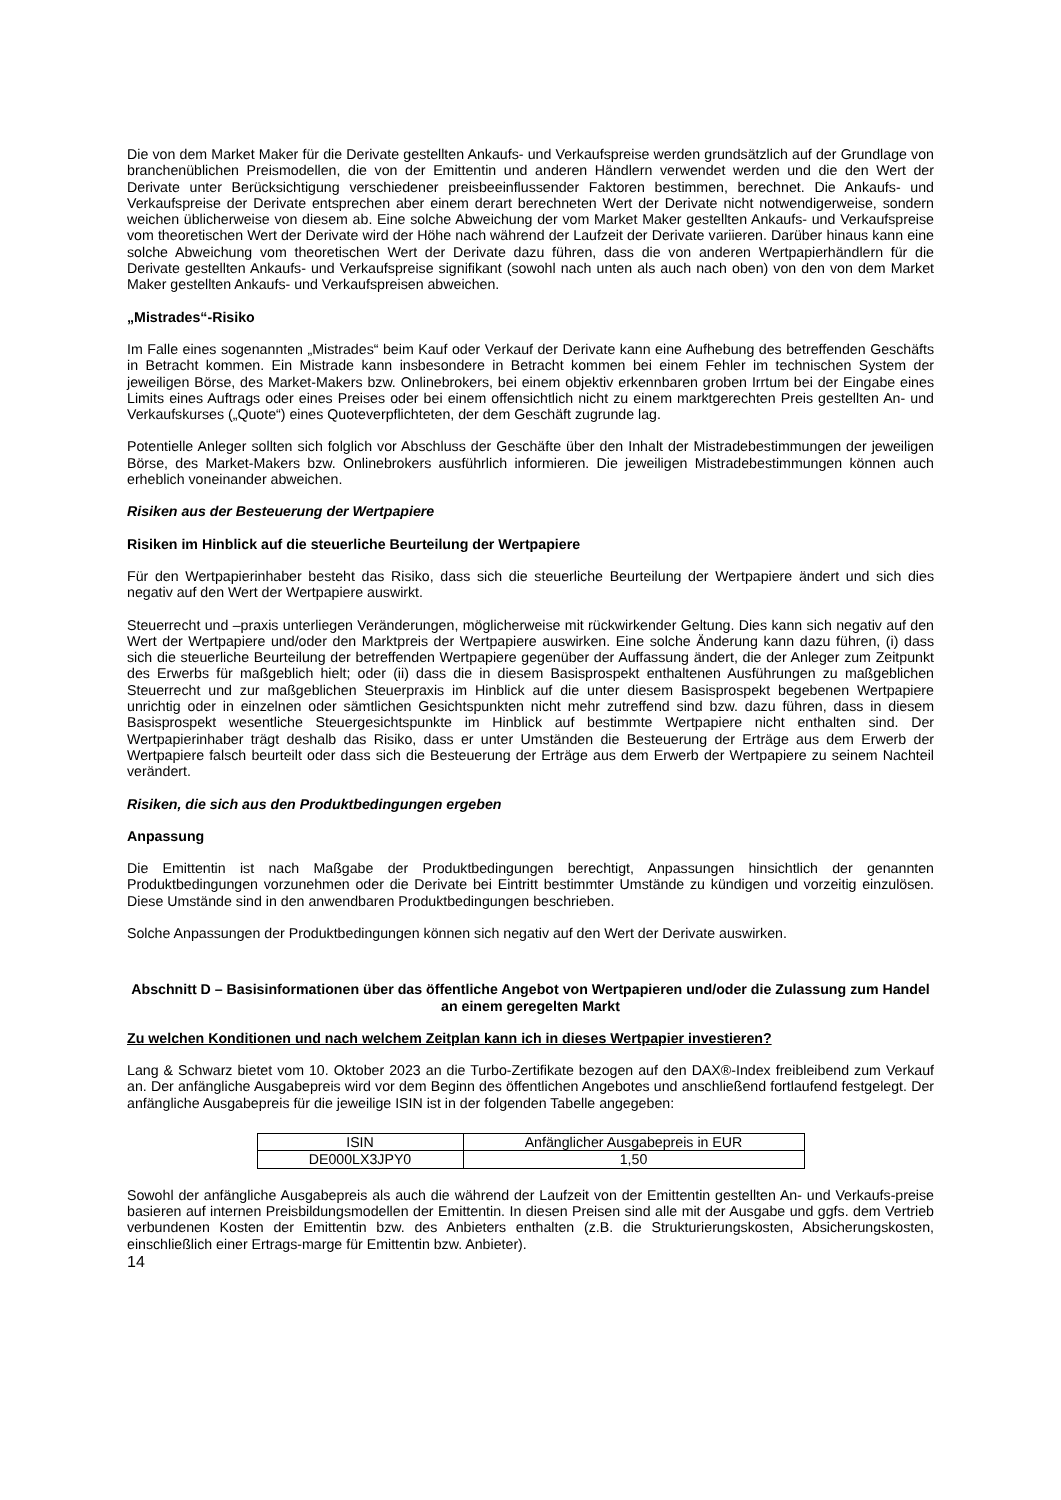Die von dem Market Maker für die Derivate gestellten Ankaufs- und Verkaufspreise werden grundsätzlich auf der Grundlage von branchenüblichen Preismodellen, die von der Emittentin und anderen Händlern verwendet werden und die den Wert der Derivate unter Berücksichtigung verschiedener preisbeeinflussender Faktoren bestimmen, berechnet. Die Ankaufs- und Verkaufspreise der Derivate entsprechen aber einem derart berechneten Wert der Derivate nicht notwendigerweise, sondern weichen üblicherweise von diesem ab. Eine solche Abweichung der vom Market Maker gestellten Ankaufs- und Verkaufspreise vom theoretischen Wert der Derivate wird der Höhe nach während der Laufzeit der Derivate variieren. Darüber hinaus kann eine solche Abweichung vom theoretischen Wert der Derivate dazu führen, dass die von anderen Wertpapierhändlern für die Derivate gestellten Ankaufs- und Verkaufspreise signifikant (sowohl nach unten als auch nach oben) von den von dem Market Maker gestellten Ankaufs- und Verkaufspreisen abweichen.
„Mistrades“-Risiko
Im Falle eines sogenannten „Mistrades“ beim Kauf oder Verkauf der Derivate kann eine Aufhebung des betreffenden Geschäfts in Betracht kommen. Ein Mistrade kann insbesondere in Betracht kommen bei einem Fehler im technischen System der jeweiligen Börse, des Market-Makers bzw. Onlinebrokers, bei einem objektiv erkennbaren groben Irrtum bei der Eingabe eines Limits eines Auftrags oder eines Preises oder bei einem offensichtlich nicht zu einem marktgerechten Preis gestellten An- und Verkaufskurses („Quote“) eines Quoteverpflichteten, der dem Geschäft zugrunde lag.
Potentielle Anleger sollten sich folglich vor Abschluss der Geschäfte über den Inhalt der Mistradebestimmungen der jeweiligen Börse, des Market-Makers bzw. Onlinebrokers ausführlich informieren. Die jeweiligen Mistradebestimmungen können auch erheblich voneinander abweichen.
Risiken aus der Besteuerung der Wertpapiere
Risiken im Hinblick auf die steuerliche Beurteilung der Wertpapiere
Für den Wertpapierinhaber besteht das Risiko, dass sich die steuerliche Beurteilung der Wertpapiere ändert und sich dies negativ auf den Wert der Wertpapiere auswirkt.
Steuerrecht und –praxis unterliegen Veränderungen, möglicherweise mit rückwirkender Geltung. Dies kann sich negativ auf den Wert der Wertpapiere und/oder den Marktpreis der Wertpapiere auswirken. Eine solche Änderung kann dazu führen, (i) dass sich die steuerliche Beurteilung der betreffenden Wertpapiere gegenüber der Auffassung ändert, die der Anleger zum Zeitpunkt des Erwerbs für maßgeblich hielt; oder (ii) dass die in diesem Basisprospekt enthaltenen Ausführungen zu maßgeblichen Steuerrecht und zur maßgeblichen Steuerpraxis im Hinblick auf die unter diesem Basisprospekt begebenen Wertpapiere unrichtig oder in einzelnen oder sämtlichen Gesichtspunkten nicht mehr zutreffend sind bzw. dazu führen, dass in diesem Basisprospekt wesentliche Steuergesichtspunkte im Hinblick auf bestimmte Wertpapiere nicht enthalten sind. Der Wertpapierinhaber trägt deshalb das Risiko, dass er unter Umständen die Besteuerung der Erträge aus dem Erwerb der Wertpapiere falsch beurteilt oder dass sich die Besteuerung der Erträge aus dem Erwerb der Wertpapiere zu seinem Nachteil verändert.
Risiken, die sich aus den Produktbedingungen ergeben
Anpassung
Die Emittentin ist nach Maßgabe der Produktbedingungen berechtigt, Anpassungen hinsichtlich der genannten Produktbedingungen vorzunehmen oder die Derivate bei Eintritt bestimmter Umstände zu kündigen und vorzeitig einzulösen. Diese Umstände sind in den anwendbaren Produktbedingungen beschrieben.
Solche Anpassungen der Produktbedingungen können sich negativ auf den Wert der Derivate auswirken.
Abschnitt D – Basisinformationen über das öffentliche Angebot von Wertpapieren und/oder die Zulassung zum Handel an einem geregelten Markt
Zu welchen Konditionen und nach welchem Zeitplan kann ich in dieses Wertpapier investieren?
Lang & Schwarz bietet vom 10. Oktober 2023 an die Turbo-Zertifikate bezogen auf den DAX®-Index freibleibend zum Verkauf an. Der anfängliche Ausgabepreis wird vor dem Beginn des öffentlichen Angebotes und anschließend fortlaufend festgelegt. Der anfängliche Ausgabepreis für die jeweilige ISIN ist in der folgenden Tabelle angegeben:
| ISIN | Anfänglicher Ausgabepreis in EUR |
| DE000LX3JPY0 | 1,50 |
Sowohl der anfängliche Ausgabepreis als auch die während der Laufzeit von der Emittentin gestellten An- und Verkaufs-preise basieren auf internen Preisbildungsmodellen der Emittentin. In diesen Preisen sind alle mit der Ausgabe und ggfs. dem Vertrieb verbundenen Kosten der Emittentin bzw. des Anbieters enthalten (z.B. die Strukturierungskosten, Absicherungskosten, einschließlich einer Ertrags-marge für Emittentin bzw. Anbieter).
14